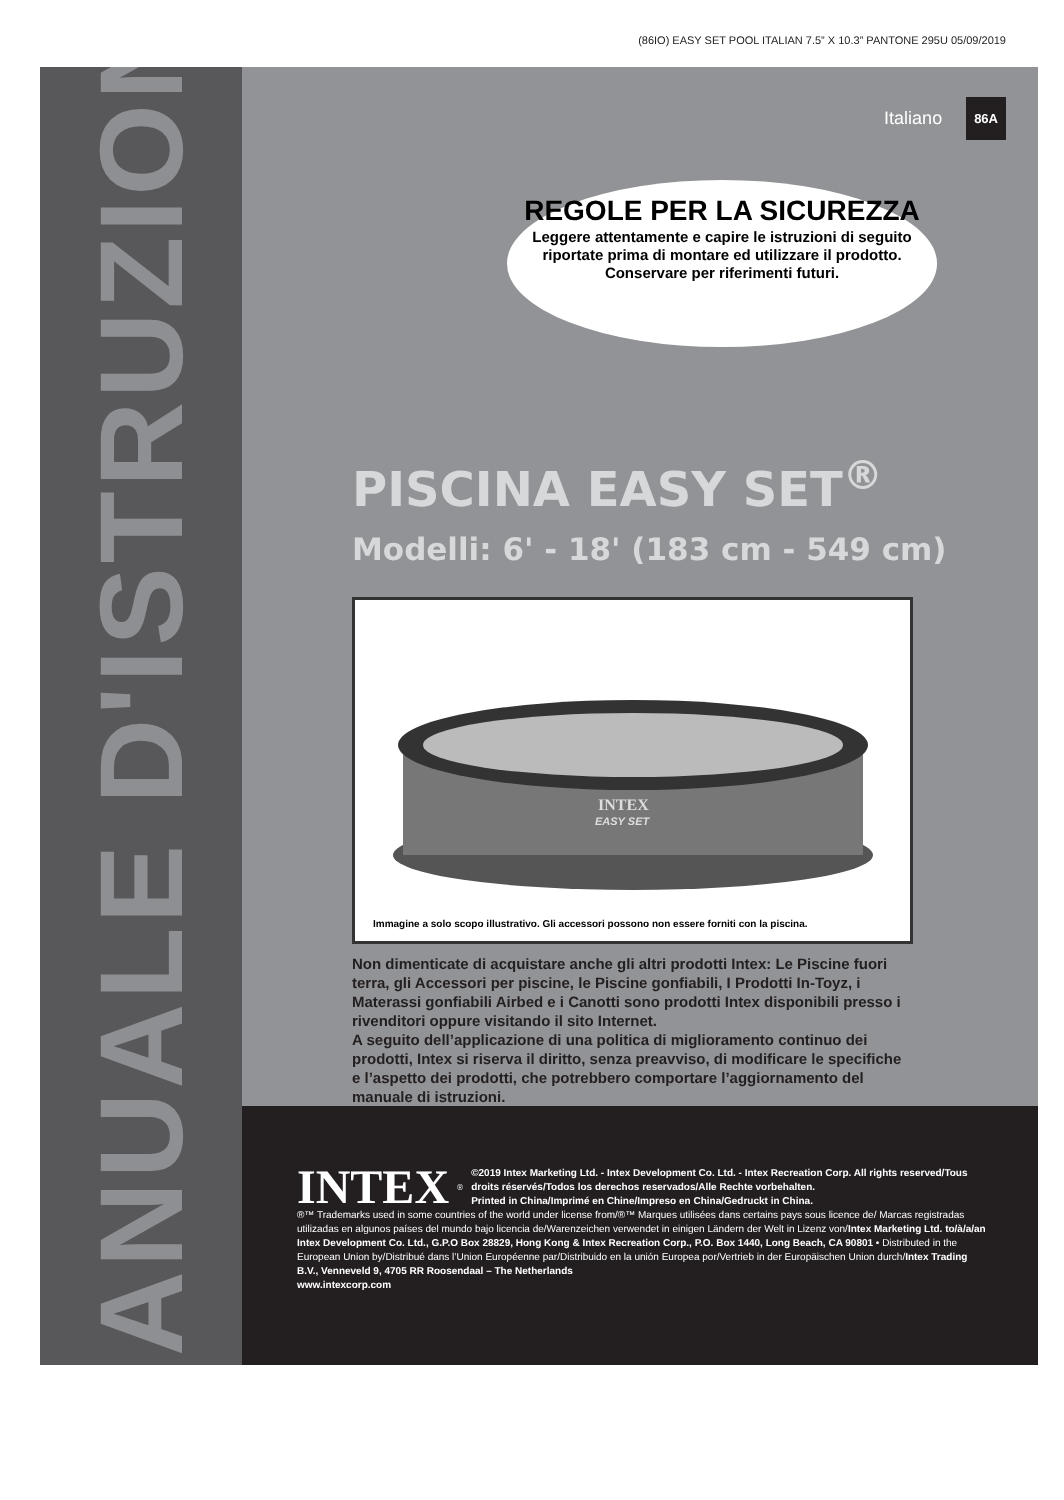(86IO) EASY SET POOL ITALIAN 7.5” X 10.3” PANTONE 295U 05/09/2019
MANUALE D'ISTRUZIONI
Italiano 86A
REGOLE PER LA SICUREZZA
Leggere attentamente e capire le istruzioni di seguito riportate prima di montare ed utilizzare il prodotto. Conservare per riferimenti futuri.
PISCINA EASY SET<sup>®</sup>
Modelli: 6' - 18' (183 cm - 549 cm)
INTEX
EASY SET
Immagine a solo scopo illustrativo. Gli accessori possono non essere forniti con la piscina.
Non dimenticate di acquistare anche gli altri prodotti Intex: Le Piscine fuori terra, gli Accessori per piscine, le Piscine gonfiabili, I Prodotti In-Toyz, i Materassi gonfiabili Airbed e i Canotti sono prodotti Intex disponibili presso i rivenditori oppure visitando il sito Internet.
A seguito dell’applicazione di una politica di miglioramento continuo dei prodotti, Intex si riserva il diritto, senza preavviso, di modificare le specifiche e l’aspetto dei prodotti, che potrebbero comportare l’aggiornamento del manuale di istruzioni.
INTEX<sup>®</sup> ©2019 Intex Marketing Ltd. - Intex Development Co. Ltd. - Intex Recreation Corp. All rights reserved/Tous droits réservés/Todos los derechos reservados/Alle Rechte vorbehalten.
Printed in China/Imprimé en Chine/Impreso en China/Gedruckt in China.
®™ Trademarks used in some countries of the world under license from/®™ Marques utilisées dans certains pays sous licence de/ Marcas registradas utilizadas en algunos países del mundo bajo licencia de/Warenzeichen verwendet in einigen Ländern der Welt in Lizenz von/Intex Marketing Ltd. to/à/a/an Intex Development Co. Ltd., G.P.O Box 28829, Hong Kong & Intex Recreation Corp., P.O. Box 1440, Long Beach, CA 90801 • Distributed in the European Union by/Distribué dans l’Union Européenne par/Distribuido en la unión Europea por/Vertrieb in der Europäischen Union durch/Intex Trading B.V., Venneveld 9, 4705 RR Roosendaal – The Netherlands
www.intexcorp.com